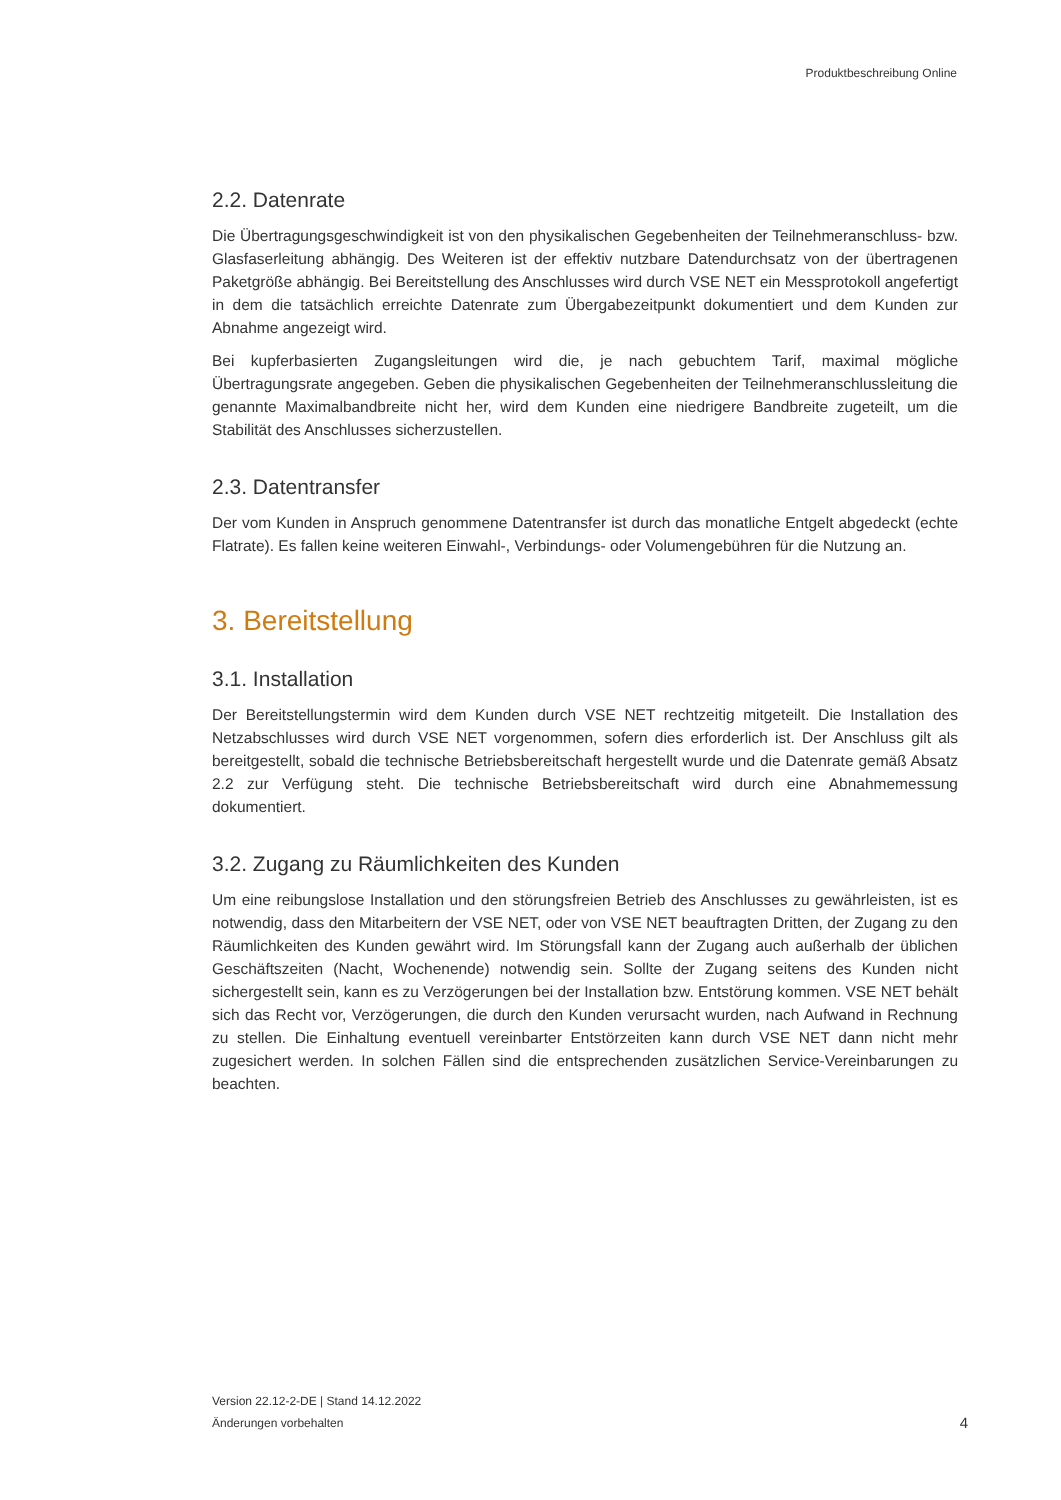Produktbeschreibung Online
2.2. Datenrate
Die Übertragungsgeschwindigkeit ist von den physikalischen Gegebenheiten der Teilnehmeranschluss- bzw. Glasfaserleitung abhängig. Des Weiteren ist der effektiv nutzbare Datendurchsatz von der übertragenen Paketgröße abhängig. Bei Bereitstellung des Anschlusses wird durch VSE NET ein Messprotokoll angefertigt in dem die tatsächlich erreichte Datenrate zum Übergabezeitpunkt dokumentiert und dem Kunden zur Abnahme angezeigt wird.
Bei kupferbasierten Zugangsleitungen wird die, je nach gebuchtem Tarif, maximal mögliche Übertragungsrate angegeben. Geben die physikalischen Gegebenheiten der Teilnehmeranschlussleitung die genannte Maximalbandbreite nicht her, wird dem Kunden eine niedrigere Bandbreite zugeteilt, um die Stabilität des Anschlusses sicherzustellen.
2.3. Datentransfer
Der vom Kunden in Anspruch genommene Datentransfer ist durch das monatliche Entgelt abgedeckt (echte Flatrate). Es fallen keine weiteren Einwahl-, Verbindungs- oder Volumengebühren für die Nutzung an.
3. Bereitstellung
3.1. Installation
Der Bereitstellungstermin wird dem Kunden durch VSE NET rechtzeitig mitgeteilt. Die Installation des Netzabschlusses wird durch VSE NET vorgenommen, sofern dies erforderlich ist. Der Anschluss gilt als bereitgestellt, sobald die technische Betriebsbereitschaft hergestellt wurde und die Datenrate gemäß Absatz 2.2 zur Verfügung steht. Die technische Betriebsbereitschaft wird durch eine Abnahmemessung dokumentiert.
3.2. Zugang zu Räumlichkeiten des Kunden
Um eine reibungslose Installation und den störungsfreien Betrieb des Anschlusses zu gewährleisten, ist es notwendig, dass den Mitarbeitern der VSE NET, oder von VSE NET beauftragten Dritten, der Zugang zu den Räumlichkeiten des Kunden gewährt wird. Im Störungsfall kann der Zugang auch außerhalb der üblichen Geschäftszeiten (Nacht, Wochenende) notwendig sein. Sollte der Zugang seitens des Kunden nicht sichergestellt sein, kann es zu Verzögerungen bei der Installation bzw. Entstörung kommen. VSE NET behält sich das Recht vor, Verzögerungen, die durch den Kunden verursacht wurden, nach Aufwand in Rechnung zu stellen. Die Einhaltung eventuell vereinbarter Entstörzeiten kann durch VSE NET dann nicht mehr zugesichert werden. In solchen Fällen sind die entsprechenden zusätzlichen Service-Vereinbarungen zu beachten.
Version 22.12-2-DE | Stand 14.12.2022
Änderungen vorbehalten
4